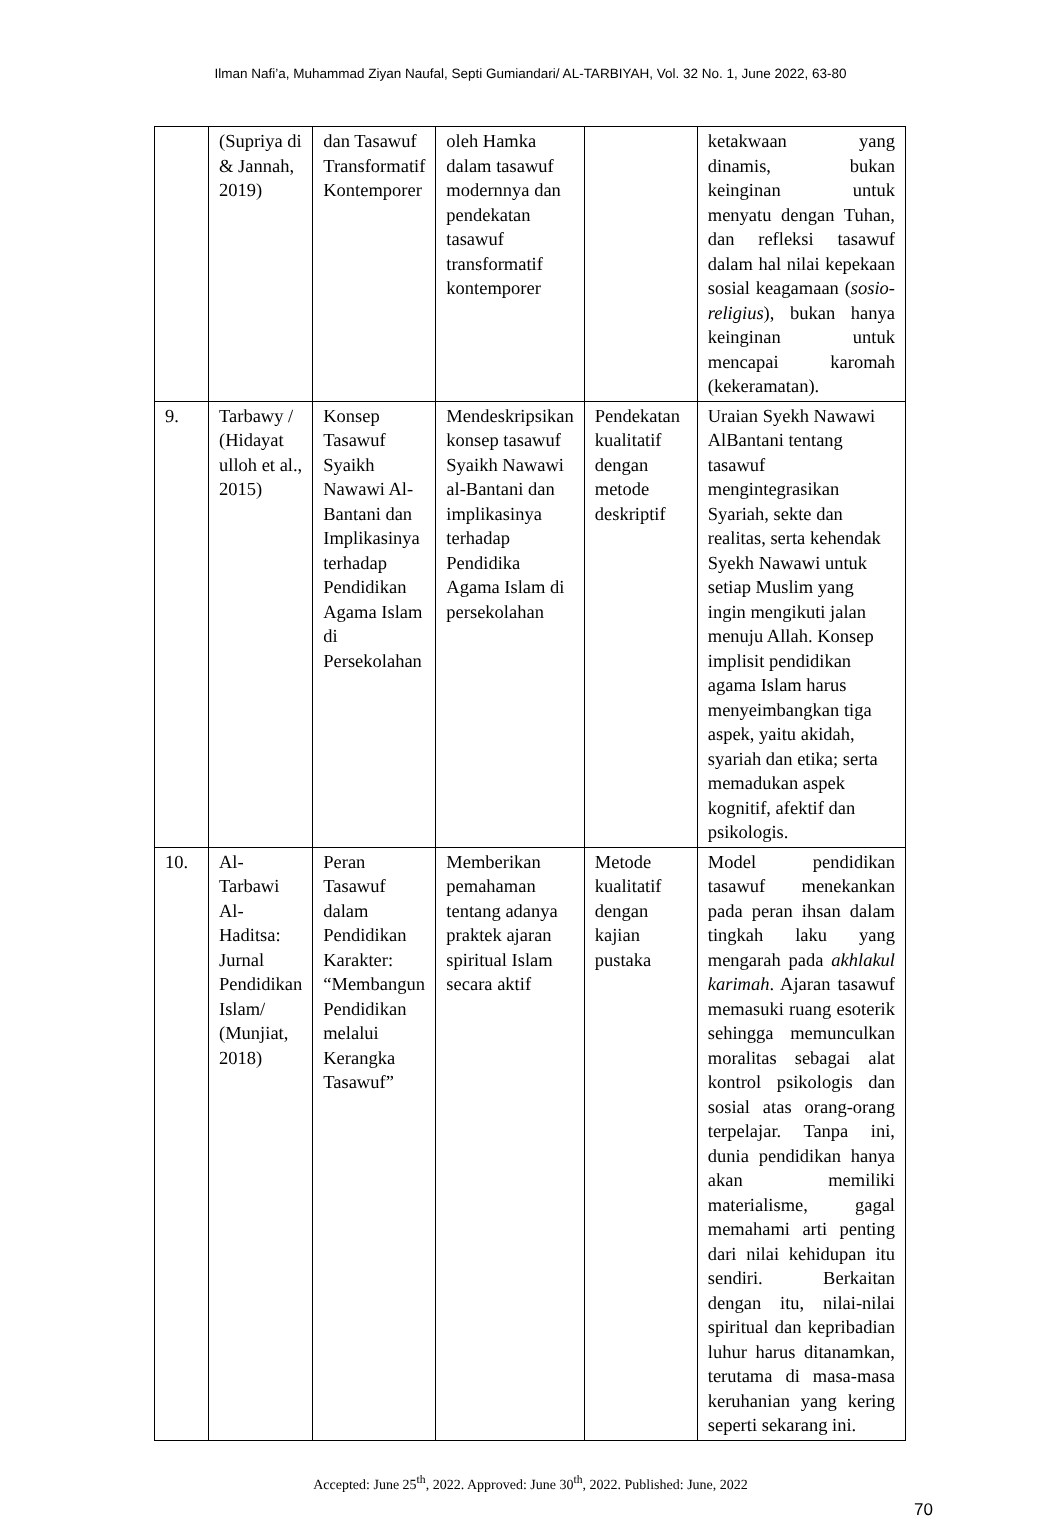Ilman Nafi’a, Muhammad Ziyan Naufal, Septi Gumiandari/ AL-TARBIYAH, Vol. 32 No. 1, June 2022, 63-80
| | (Supriya di & Jannah, 2019) | dan Tasawuf Transformatif Kontemporer | oleh Hamka dalam tasawuf modernnya dan pendekatan tasawuf transformatif kontemporer | | ketakwaan yang dinamis, bukan keinginan untuk menyatu dengan Tuhan, dan refleksi tasawuf dalam hal nilai kepekaan sosial keagamaan ( sosio-religius ), bukan hanya keinginan untuk mencapai karomah (kekeramatan). |
| 9. | Tarbawy / (Hidayat ulloh et al., 2015) | Konsep Tasawuf Syaikh Nawawi Al-Bantani dan Implikasinya terhadap Pendidikan Agama Islam di Persekolahan | Mendeskripsikan konsep tasawuf Syaikh Nawawi al-Bantani dan implikasinya terhadap Pendidika Agama Islam di persekolahan | Pendekatan kualitatif dengan metode deskriptif | Uraian Syekh Nawawi AlBantani tentang tasawuf mengintegrasikan Syariah, sekte dan realitas, serta kehendak Syekh Nawawi untuk setiap Muslim yang ingin mengikuti jalan menuju Allah. Konsep implisit pendidikan agama Islam harus menyeimbangkan tiga aspek, yaitu akidah, syariah dan etika; serta memadukan aspek kognitif, afektif dan psikologis. |
| 10. | Al-Tarbawi Al-Haditsa: Jurnal Pendidikan Islam/ (Munjiat, 2018) | Peran Tasawuf dalam Pendidikan Karakter: “Membangun Pendidikan melalui Kerangka Tasawuf” | Memberikan pemahaman tentang adanya praktek ajaran spiritual Islam secara aktif | Metode kualitatif dengan kajian pustaka | Model pendidikan tasawuf menekankan pada peran ihsan dalam tingkah laku yang mengarah pada akhlakul karimah . Ajaran tasawuf memasuki ruang esoterik sehingga memunculkan moralitas sebagai alat kontrol psikologis dan sosial atas orang-orang terpelajar. Tanpa ini, dunia pendidikan hanya akan memiliki materialisme, gagal memahami arti penting dari nilai kehidupan itu sendiri. Berkaitan dengan itu, nilai-nilai spiritual dan kepribadian luhur harus ditanamkan, terutama di masa-masa keruhanian yang kering seperti sekarang ini. |
Accepted: June 25<sup>th</sup>, 2022. Approved: June 30<sup>th</sup>, 2022. Published: June, 2022
70